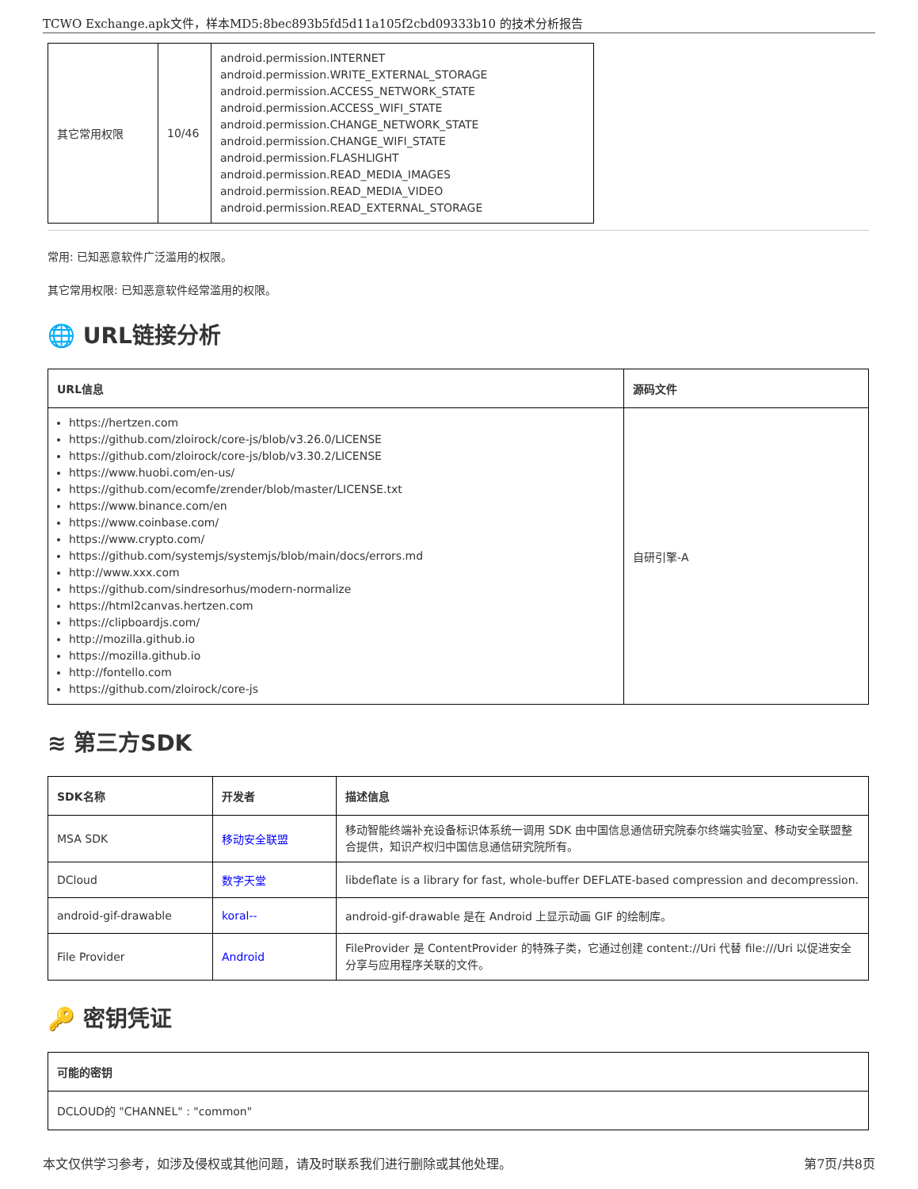TCWO Exchange.apk文件，样本MD5:8bec893b5fd5d11a105f2cbd09333b10 的技术分析报告
| 其它常用权限 | 10/46 | android.permission.INTERNET android.permission.WRITE_EXTERNAL_STORAGE android.permission.ACCESS_NETWORK_STATE android.permission.ACCESS_WIFI_STATE android.permission.CHANGE_NETWORK_STATE android.permission.CHANGE_WIFI_STATE android.permission.FLASHLIGHT android.permission.READ_MEDIA_IMAGES android.permission.READ_MEDIA_VIDEO android.permission.READ_EXTERNAL_STORAGE |
常用: 已知恶意软件广泛滥用的权限。
其它常用权限: 已知恶意软件经常滥用的权限。
🌐 URL链接分析
| URL信息 | 源码文件 |
| --- | --- |
| https://hertzen.com https://github.com/zloirock/core-js/blob/v3.26.0/LICENSE https://github.com/zloirock/core-js/blob/v3.30.2/LICENSE https://www.huobi.com/en-us/ https://github.com/ecomfe/zrender/blob/master/LICENSE.txt https://www.binance.com/en https://www.coinbase.com/ https://www.crypto.com/ https://github.com/systemjs/systemjs/blob/main/docs/errors.md http://www.xxx.com https://github.com/sindresorhus/modern-normalize https://html2canvas.hertzen.com https://clipboardjs.com/ http://mozilla.github.io https://mozilla.github.io http://fontello.com https://github.com/zloirock/core-js | 自研引擎-A |
≋ 第三方SDK
| SDK名称 | 开发者 | 描述信息 |
| --- | --- | --- |
| MSA SDK | 移动安全联盟 | 移动智能终端补充设备标识体系统一调用 SDK 由中国信息通信研究院泰尔终端实验室、移动安全联盟整合提供，知识产权归中国信息通信研究院所有。 |
| DCloud | 数字天堂 | libdeflate is a library for fast, whole-buffer DEFLATE-based compression and decompression. |
| android-gif-drawable | koral-- | android-gif-drawable 是在 Android 上显示动画 GIF 的绘制库。 |
| File Provider | Android | FileProvider 是 ContentProvider 的特殊子类，它通过创建 content://Uri 代替 file:///Uri 以促进安全分享与应用程序关联的文件。 |
🔑 密钥凭证
| 可能的密钥 |
| --- |
| DCLOUD的 "CHANNEL" : "common" |
本文仅供学习参考，如涉及侵权或其他问题，请及时联系我们进行删除或其他处理。 第7页/共8页